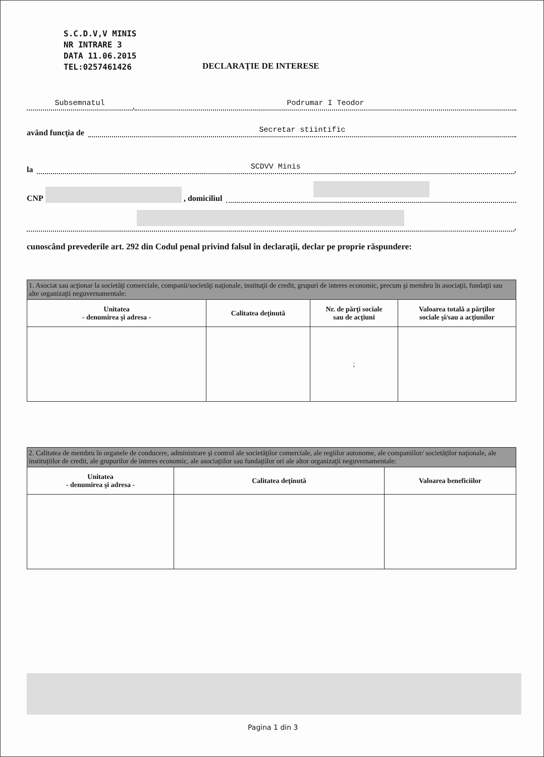S.C.D.V,V MINIS
NR INTRARE 3
DATA 11.06.2015
TEL:0257461426
DECLARAŢIE DE INTERESE
Subsemnatul, Podrumar I Teodor
având funcţia de Secretar stiintific
la SCDVV Minis,
CNP , domiciliul
,
cunoscând prevederile art. 292 din Codul penal privind falsul în declaraţii, declar pe propriе răspundere:
| 1. Asociat sau acţionar la societăţi comerciale, companii/societăţi naţionale, instituţii de credit, grupuri de interes economic, precum şi membru în asociaţii, fundaţii sau alte organizaţii neguvernamentale: | | | |
| --- | --- | --- | --- |
| Unitatea - denumirea şi adresa - | Calitatea deţinută | Nr. de părţi sociale sau de acţiuni | Valoarea totală a părţilor sociale şi/sau a acţiunilor |
| | | ; | |
| 2. Calitatea de membru în organele de conducere, administrare şi control ale societăţilor comerciale, ale regiilor autonome, ale companiilor/ societăţilor naţionale, ale instituţiilor de credit, ale grupurilor de interes economic, ale asociaţiilor sau fundaţiilor ori ale altor organizaţii neguvernamentale: | | |
| --- | --- | --- |
| Unitatea - denumirea şi adresa - | Calitatea deţinută | Valoarea beneficiilor |
Pagina 1 din 3